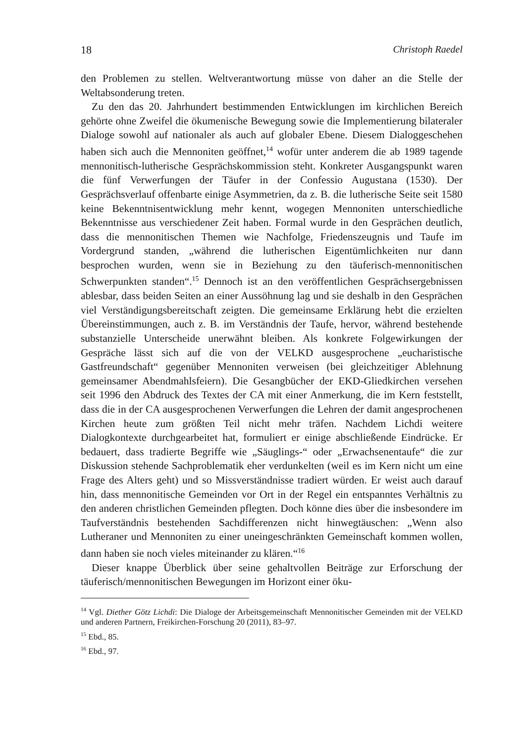18 Christoph Raedel
den Problemen zu stellen. Weltverantwortung müsse von daher an die Stelle der Weltabsonderung treten.
Zu den das 20. Jahrhundert bestimmenden Entwicklungen im kirchlichen Bereich gehörte ohne Zweifel die ökumenische Bewegung sowie die Implementierung bilateraler Dialoge sowohl auf nationaler als auch auf globaler Ebene. Diesem Dialoggeschehen haben sich auch die Mennoniten geöffnet,<sup>14</sup> wofür unter anderem die ab 1989 tagende mennonitisch-lutherische Gesprächskommission steht. Konkreter Ausgangspunkt waren die fünf Verwerfungen der Täufer in der Confessio Augustana (1530). Der Gesprächsverlauf offenbarte einige Asymmetrien, da z. B. die lutherische Seite seit 1580 keine Bekenntnisentwicklung mehr kennt, wogegen Mennoniten unterschiedliche Bekenntnisse aus verschiedener Zeit haben. Formal wurde in den Gesprächen deutlich, dass die mennonitischen Themen wie Nachfolge, Friedenszeugnis und Taufe im Vordergrund standen, „während die lutherischen Eigentümlichkeiten nur dann besprochen wurden, wenn sie in Beziehung zu den täuferisch-mennonitischen Schwerpunkten standen“.<sup>15</sup> Dennoch ist an den veröffentlichen Gesprächsergebnissen ablesbar, dass beiden Seiten an einer Aussöhnung lag und sie deshalb in den Gesprächen viel Verständigungsbereitschaft zeigten. Die gemeinsame Erklärung hebt die erzielten Übereinstimmungen, auch z. B. im Verständnis der Taufe, hervor, während bestehende substanzielle Unterscheide unerwähnt bleiben. Als konkrete Folgewirkungen der Gespräche lässt sich auf die von der VELKD ausgesprochene „eucharistische Gastfreundschaft“ gegenüber Mennoniten verweisen (bei gleichzeitiger Ablehnung gemeinsamer Abendmahlsfeiern). Die Gesangbücher der EKD-Gliedkirchen versehen seit 1996 den Abdruck des Textes der CA mit einer Anmerkung, die im Kern feststellt, dass die in der CA ausgesprochenen Verwerfungen die Lehren der damit angesprochenen Kirchen heute zum größten Teil nicht mehr träfen. Nachdem Lichdi weitere Dialogkontexte durchgearbeitet hat, formuliert er einige abschließende Eindrücke. Er bedauert, dass tradierte Begriffe wie „Säuglings-“ oder „Erwachsenentaufe“ die zur Diskussion stehende Sachproblematik eher verdunkelten (weil es im Kern nicht um eine Frage des Alters geht) und so Missverständnisse tradiert würden. Er weist auch darauf hin, dass mennonitische Gemeinden vor Ort in der Regel ein entspanntes Verhältnis zu den anderen christlichen Gemeinden pflegten. Doch könne dies über die insbesondere im Taufverständnis bestehenden Sachdifferenzen nicht hinwegtäuschen: „Wenn also Lutheraner und Mennoniten zu einer uneingeschränkten Gemeinschaft kommen wollen, dann haben sie noch vieles miteinander zu klären.“<sup>16</sup>
Dieser knappe Überblick über seine gehaltvollen Beiträge zur Erforschung der täuferisch/mennonitischen Bewegungen im Horizont einer öku-
<sup>14</sup> Vgl. Diether Götz Lichdi: Die Dialoge der Arbeitsgemeinschaft Mennonitischer Gemeinden mit der VELKD und anderen Partnern, Freikirchen-Forschung 20 (2011), 83–97.
<sup>15</sup> Ebd., 85.
<sup>16</sup> Ebd., 97.